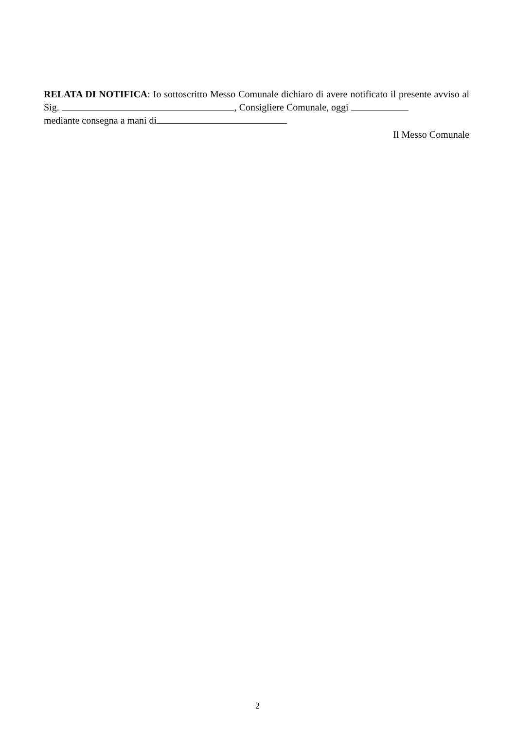RELATA DI NOTIFICA: Io sottoscritto Messo Comunale dichiaro di avere notificato il presente avviso al Sig. , Consigliere Comunale, oggi
mediante consegna a mani di
Il Messo Comunale
2